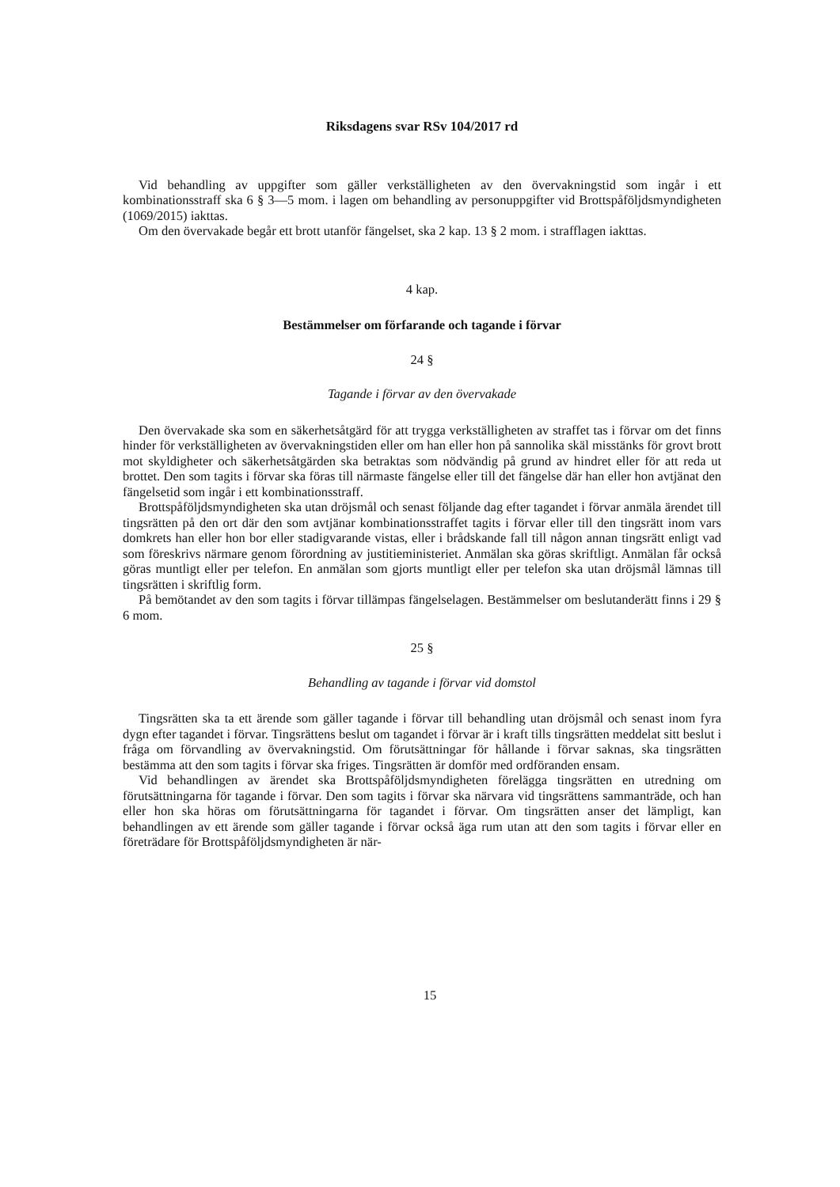Riksdagens svar RSv 104/2017 rd
Vid behandling av uppgifter som gäller verkställigheten av den övervakningstid som ingår i ett kombinationsstraff ska 6 § 3—5 mom. i lagen om behandling av personuppgifter vid Brottspåföljdsmyndigheten (1069/2015) iakttas.
Om den övervakade begår ett brott utanför fängelset, ska 2 kap. 13 § 2 mom. i strafflagen iakttas.
4 kap.
Bestämmelser om förfarande och tagande i förvar
24 §
Tagande i förvar av den övervakade
Den övervakade ska som en säkerhetsåtgärd för att trygga verkställigheten av straffet tas i förvar om det finns hinder för verkställigheten av övervakningstiden eller om han eller hon på sannolika skäl misstänks för grovt brott mot skyldigheter och säkerhetsåtgärden ska betraktas som nödvändig på grund av hindret eller för att reda ut brottet. Den som tagits i förvar ska föras till närmaste fängelse eller till det fängelse där han eller hon avtjänat den fängelsetid som ingår i ett kombinationsstraff.
Brottspåföljdsmyndigheten ska utan dröjsmål och senast följande dag efter tagandet i förvar anmäla ärendet till tingsrätten på den ort där den som avtjänar kombinationsstraffet tagits i förvar eller till den tingsrätt inom vars domkrets han eller hon bor eller stadigvarande vistas, eller i brådskande fall till någon annan tingsrätt enligt vad som föreskrivs närmare genom förordning av justitieministeriet. Anmälan ska göras skriftligt. Anmälan får också göras muntligt eller per telefon. En anmälan som gjorts muntligt eller per telefon ska utan dröjsmål lämnas till tingsrätten i skriftlig form.
På bemötandet av den som tagits i förvar tillämpas fängelselagen. Bestämmelser om beslutanderätt finns i 29 § 6 mom.
25 §
Behandling av tagande i förvar vid domstol
Tingsrätten ska ta ett ärende som gäller tagande i förvar till behandling utan dröjsmål och senast inom fyra dygn efter tagandet i förvar. Tingsrättens beslut om tagandet i förvar är i kraft tills tingsrätten meddelat sitt beslut i fråga om förvandling av övervakningstid. Om förutsättningar för hållande i förvar saknas, ska tingsrätten bestämma att den som tagits i förvar ska friges. Tingsrätten är domför med ordföranden ensam.
Vid behandlingen av ärendet ska Brottspåföljdsmyndigheten förelägga tingsrätten en utredning om förutsättningarna för tagande i förvar. Den som tagits i förvar ska närvara vid tingsrättens sammanträde, och han eller hon ska höras om förutsättningarna för tagandet i förvar. Om tingsrätten anser det lämpligt, kan behandlingen av ett ärende som gäller tagande i förvar också äga rum utan att den som tagits i förvar eller en företrädare för Brottspåföljdsmyndigheten är när-
15